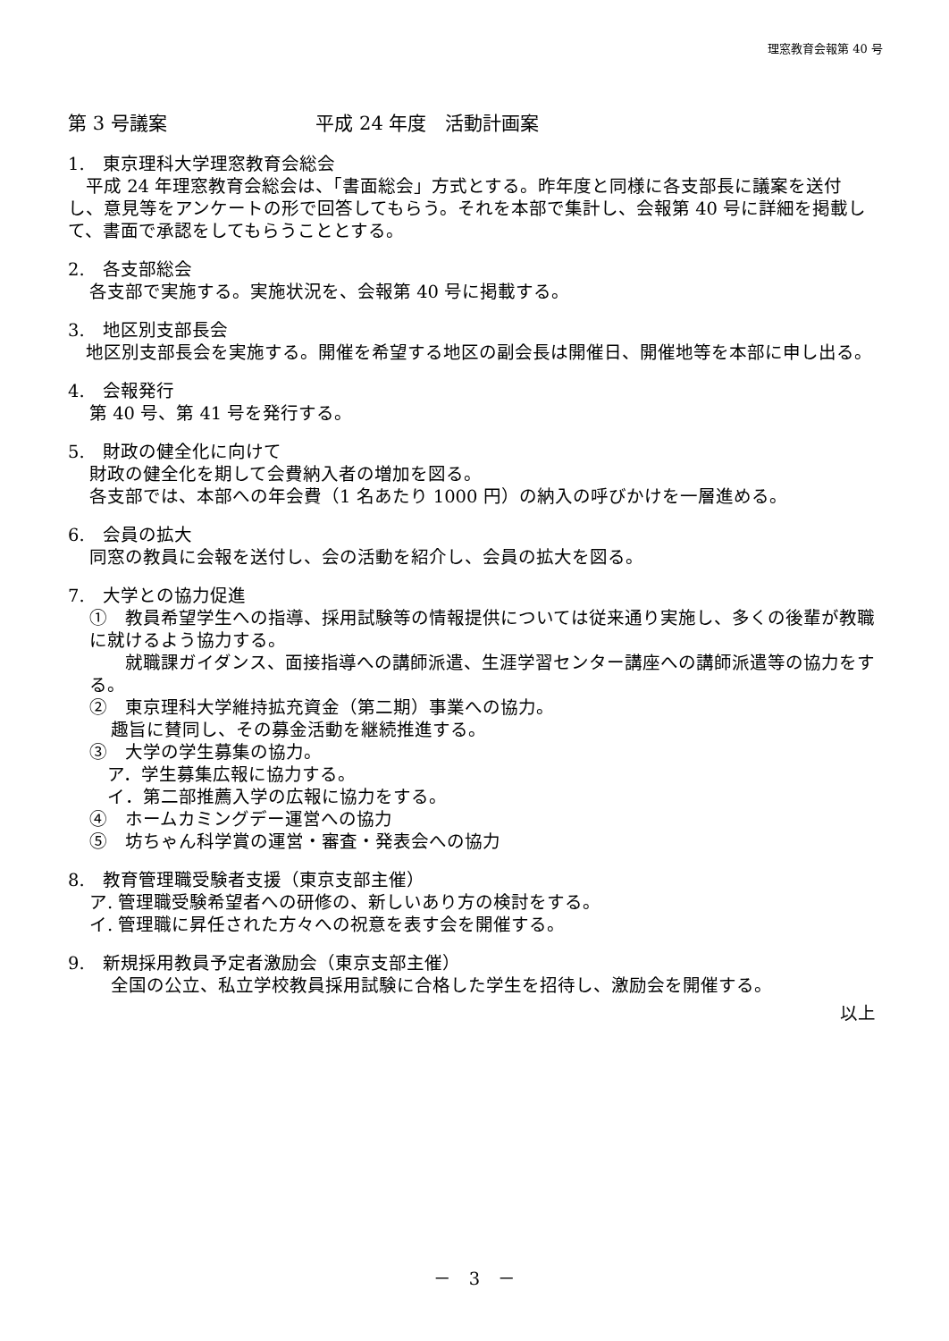理窓教育会報第 40 号
第 3 号議案 平成 24 年度　活動計画案
1.　東京理科大学理窓教育会総会
　平成 24 年理窓教育会総会は、「書面総会」方式とする。昨年度と同様に各支部長に議案を送付し、意見等をアンケートの形で回答してもらう。それを本部で集計し、会報第 40 号に詳細を掲載して、書面で承認をしてもらうこととする。
2.　各支部総会
各支部で実施する。実施状況を、会報第 40 号に掲載する。
3.　地区別支部長会
　地区別支部長会を実施する。開催を希望する地区の副会長は開催日、開催地等を本部に申し出る。
4.　会報発行
第 40 号、第 41 号を発行する。
5.　財政の健全化に向けて
財政の健全化を期して会費納入者の増加を図る。
各支部では、本部への年会費（1 名あたり 1000 円）の納入の呼びかけを一層進める。
6.　会員の拡大
同窓の教員に会報を送付し、会の活動を紹介し、会員の拡大を図る。
7.　大学との協力促進
①　教員希望学生への指導、採用試験等の情報提供については従来通り実施し、多くの後輩が教職に就けるよう協力する。
　　就職課ガイダンス、面接指導への講師派遣、生涯学習センター講座への講師派遣等の協力をする。
②　東京理科大学維持拡充資金（第二期）事業への協力。
趣旨に賛同し、その募金活動を継続推進する。
③　大学の学生募集の協力。
　ア．学生募集広報に協力する。
　イ．第二部推薦入学の広報に協力をする。
④　ホームカミングデー運営への協力
⑤　坊ちゃん科学賞の運営・審査・発表会への協力
8.　教育管理職受験者支援（東京支部主催）
ア. 管理職受験希望者への研修の、新しいあり方の検討をする。
イ. 管理職に昇任された方々への祝意を表す会を開催する。
9.　新規採用教員予定者激励会（東京支部主催）
全国の公立、私立学校教員採用試験に合格した学生を招待し、激励会を開催する。
以上
－　3　－